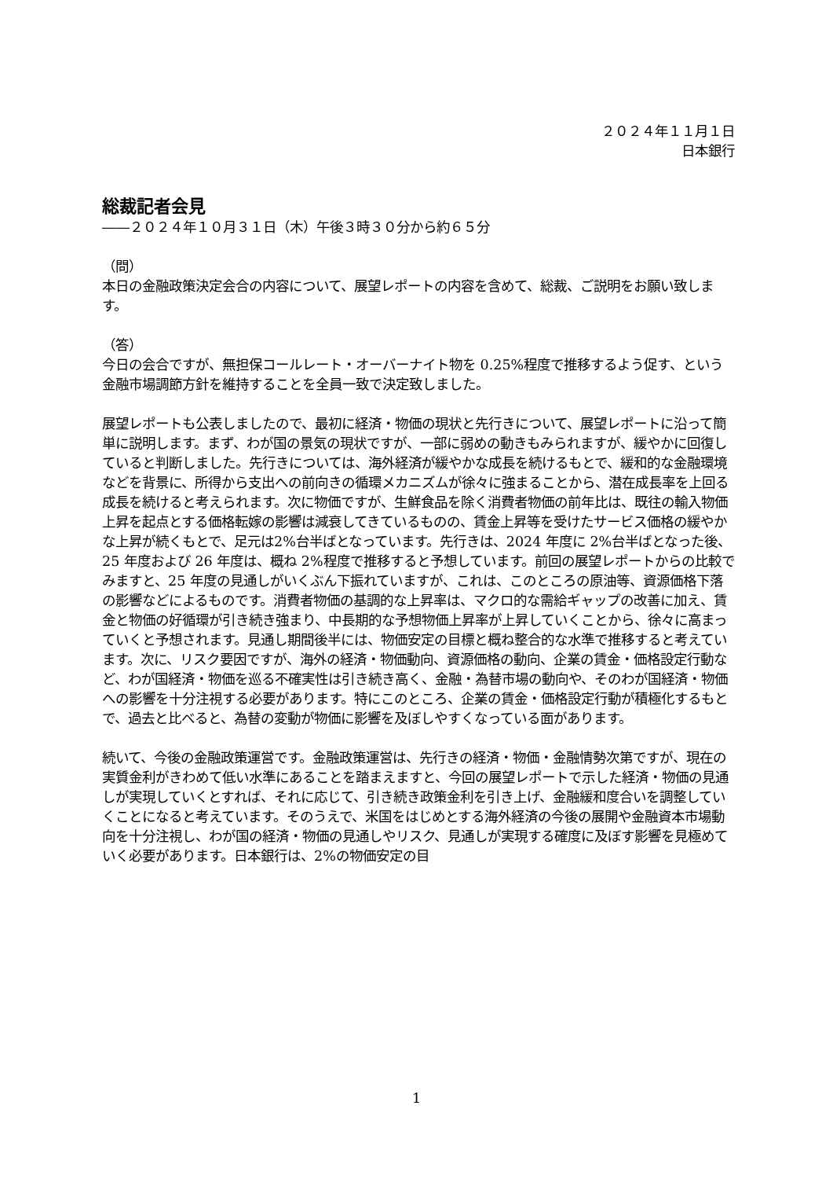２０２４年１１月１日
日本銀行
総裁記者会見
――２０２４年１０月３１日（木）午後３時３０分から約６５分
（問）
本日の金融政策決定会合の内容について、展望レポートの内容を含めて、総裁、ご説明をお願い致します。
（答）
今日の会合ですが、無担保コールレート・オーバーナイト物を 0.25%程度で推移するよう促す、という金融市場調節方針を維持することを全員一致で決定致しました。
展望レポートも公表しましたので、最初に経済・物価の現状と先行きについて、展望レポートに沿って簡単に説明します。まず、わが国の景気の現状ですが、一部に弱めの動きもみられますが、緩やかに回復していると判断しました。先行きについては、海外経済が緩やかな成長を続けるもとで、緩和的な金融環境などを背景に、所得から支出への前向きの循環メカニズムが徐々に強まることから、潜在成長率を上回る成長を続けると考えられます。次に物価ですが、生鮮食品を除く消費者物価の前年比は、既往の輸入物価上昇を起点とする価格転嫁の影響は減衰してきているものの、賃金上昇等を受けたサービス価格の緩やかな上昇が続くもとで、足元は2%台半ばとなっています。先行きは、2024 年度に 2%台半ばとなった後、25 年度および 26 年度は、概ね 2%程度で推移すると予想しています。前回の展望レポートからの比較でみますと、25 年度の見通しがいくぶん下振れていますが、これは、このところの原油等、資源価格下落の影響などによるものです。消費者物価の基調的な上昇率は、マクロ的な需給ギャップの改善に加え、賃金と物価の好循環が引き続き強まり、中長期的な予想物価上昇率が上昇していくことから、徐々に高まっていくと予想されます。見通し期間後半には、物価安定の目標と概ね整合的な水準で推移すると考えています。次に、リスク要因ですが、海外の経済・物価動向、資源価格の動向、企業の賃金・価格設定行動など、わが国経済・物価を巡る不確実性は引き続き高く、金融・為替市場の動向や、そのわが国経済・物価への影響を十分注視する必要があります。特にこのところ、企業の賃金・価格設定行動が積極化するもとで、過去と比べると、為替の変動が物価に影響を及ぼしやすくなっている面があります。
続いて、今後の金融政策運営です。金融政策運営は、先行きの経済・物価・金融情勢次第ですが、現在の実質金利がきわめて低い水準にあることを踏まえますと、今回の展望レポートで示した経済・物価の見通しが実現していくとすれば、それに応じて、引き続き政策金利を引き上げ、金融緩和度合いを調整していくことになると考えています。そのうえで、米国をはじめとする海外経済の今後の展開や金融資本市場動向を十分注視し、わが国の経済・物価の見通しやリスク、見通しが実現する確度に及ぼす影響を見極めていく必要があります。日本銀行は、2%の物価安定の目
1